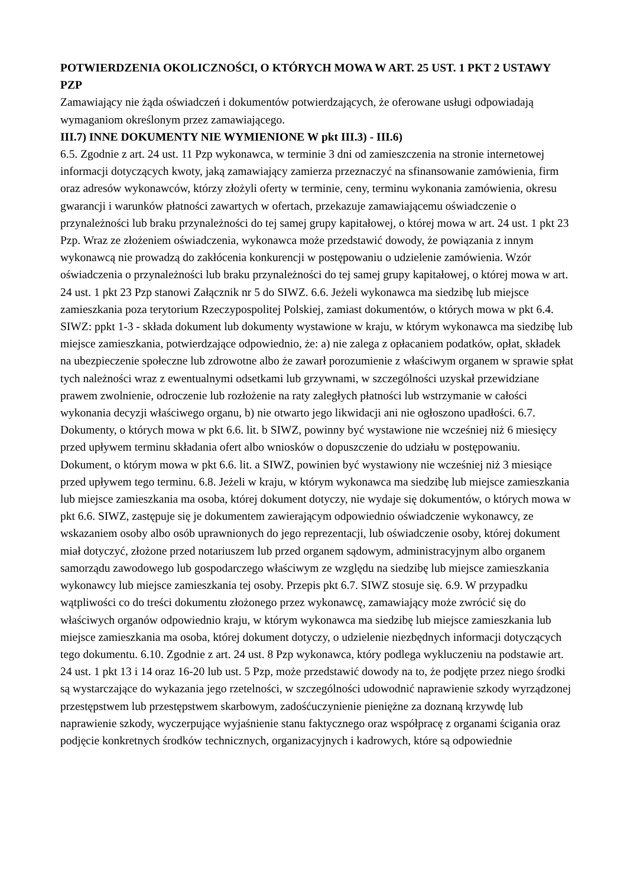POTWIERDZENIA OKOLICZNOŚCI, O KTÓRYCH MOWA W ART. 25 UST. 1 PKT 2 USTAWY PZP
Zamawiający nie żąda oświadczeń i dokumentów potwierdzających, że oferowane usługi odpowiadają wymaganiom określonym przez zamawiającego.
III.7) INNE DOKUMENTY NIE WYMIENIONE W pkt III.3) - III.6)
6.5. Zgodnie z art. 24 ust. 11 Pzp wykonawca, w terminie 3 dni od zamieszczenia na stronie internetowej informacji dotyczących kwoty, jaką zamawiający zamierza przeznaczyć na sfinansowanie zamówienia, firm oraz adresów wykonawców, którzy złożyli oferty w terminie, ceny, terminu wykonania zamówienia, okresu gwarancji i warunków płatności zawartych w ofertach, przekazuje zamawiającemu oświadczenie o przynależności lub braku przynależności do tej samej grupy kapitałowej, o której mowa w art. 24 ust. 1 pkt 23 Pzp. Wraz ze złożeniem oświadczenia, wykonawca może przedstawić dowody, że powiązania z innym wykonawcą nie prowadzą do zakłócenia konkurencji w postępowaniu o udzielenie zamówienia. Wzór oświadczenia o przynależności lub braku przynależności do tej samej grupy kapitałowej, o której mowa w art. 24 ust. 1 pkt 23 Pzp stanowi Załącznik nr 5 do SIWZ. 6.6. Jeżeli wykonawca ma siedzibę lub miejsce zamieszkania poza terytorium Rzeczypospolitej Polskiej, zamiast dokumentów, o których mowa w pkt 6.4. SIWZ: ppkt 1-3 - składa dokument lub dokumenty wystawione w kraju, w którym wykonawca ma siedzibę lub miejsce zamieszkania, potwierdzające odpowiednio, że: a) nie zalega z opłacaniem podatków, opłat, składek na ubezpieczenie społeczne lub zdrowotne albo że zawarł porozumienie z właściwym organem w sprawie spłat tych należności wraz z ewentualnymi odsetkami lub grzywnami, w szczególności uzyskał przewidziane prawem zwolnienie, odroczenie lub rozłożenie na raty zaległych płatności lub wstrzymanie w całości wykonania decyzji właściwego organu, b) nie otwarto jego likwidacji ani nie ogłoszono upadłości. 6.7. Dokumenty, o których mowa w pkt 6.6. lit. b SIWZ, powinny być wystawione nie wcześniej niż 6 miesięcy przed upływem terminu składania ofert albo wniosków o dopuszczenie do udziału w postępowaniu. Dokument, o którym mowa w pkt 6.6. lit. a SIWZ, powinien być wystawiony nie wcześniej niż 3 miesiące przed upływem tego terminu. 6.8. Jeżeli w kraju, w którym wykonawca ma siedzibę lub miejsce zamieszkania lub miejsce zamieszkania ma osoba, której dokument dotyczy, nie wydaje się dokumentów, o których mowa w pkt 6.6. SIWZ, zastępuje się je dokumentem zawierającym odpowiednio oświadczenie wykonawcy, ze wskazaniem osoby albo osób uprawnionych do jego reprezentacji, lub oświadczenie osoby, której dokument miał dotyczyć, złożone przed notariuszem lub przed organem sądowym, administracyjnym albo organem samorządu zawodowego lub gospodarczego właściwym ze względu na siedzibę lub miejsce zamieszkania wykonawcy lub miejsce zamieszkania tej osoby. Przepis pkt 6.7. SIWZ stosuje się. 6.9. W przypadku wątpliwości co do treści dokumentu złożonego przez wykonawcę, zamawiający może zwrócić się do właściwych organów odpowiednio kraju, w którym wykonawca ma siedzibę lub miejsce zamieszkania lub miejsce zamieszkania ma osoba, której dokument dotyczy, o udzielenie niezbędnych informacji dotyczących tego dokumentu. 6.10. Zgodnie z art. 24 ust. 8 Pzp wykonawca, który podlega wykluczeniu na podstawie art. 24 ust. 1 pkt 13 i 14 oraz 16-20 lub ust. 5 Pzp, może przedstawić dowody na to, że podjęte przez niego środki są wystarczające do wykazania jego rzetelności, w szczególności udowodnić naprawienie szkody wyrządzonej przestępstwem lub przestępstwem skarbowym, zadośćuczynienie pieniężne za doznaną krzywdę lub naprawienie szkody, wyczerpujące wyjaśnienie stanu faktycznego oraz współpracę z organami ścigania oraz podjęcie konkretnych środków technicznych, organizacyjnych i kadrowych, które są odpowiednie